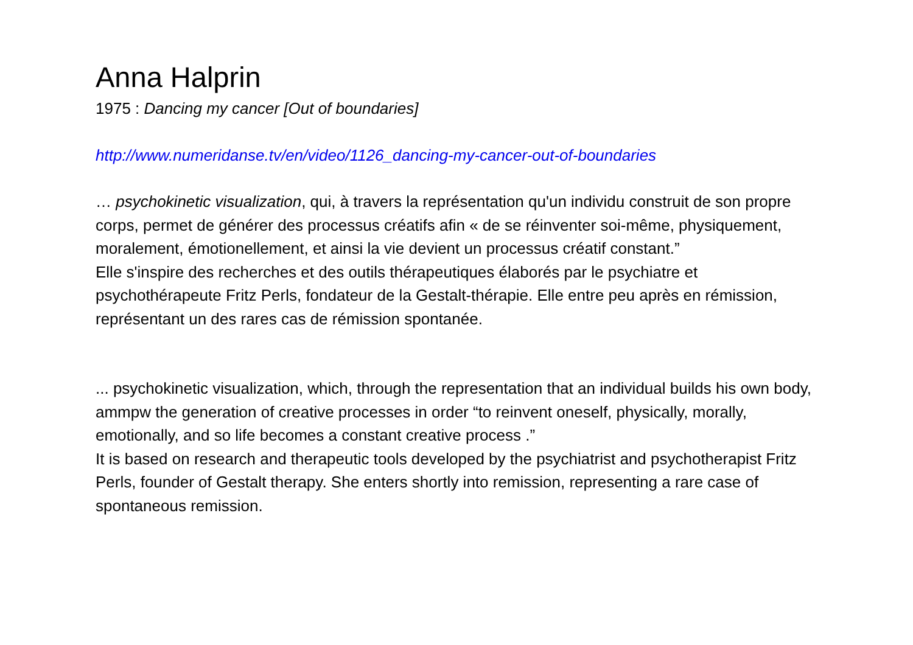Anna Halprin
1975 : Dancing my cancer [Out of boundaries]
http://www.numeridanse.tv/en/video/1126_dancing-my-cancer-out-of-boundaries
… psychokinetic visualization, qui, à travers la représentation qu'un individu construit de son propre corps, permet de générer des processus créatifs afin « de se réinventer soi-même, physiquement, moralement, émotionellement, et ainsi la vie devient un processus créatif constant.”
Elle s'inspire des recherches et des outils thérapeutiques élaborés par le psychiatre et psychothérapeute Fritz Perls, fondateur de la Gestalt-thérapie. Elle entre peu après en rémission, représentant un des rares cas de rémission spontanée.
... psychokinetic visualization, which, through the representation that an individual builds his own body, ammpw the generation of creative processes in order “to reinvent oneself, physically, morally, emotionally, and so life becomes a constant creative process .”
It is based on research and therapeutic tools developed by the psychiatrist and psychotherapist Fritz Perls, founder of Gestalt therapy. She enters shortly into remission, representing a rare case of spontaneous remission.